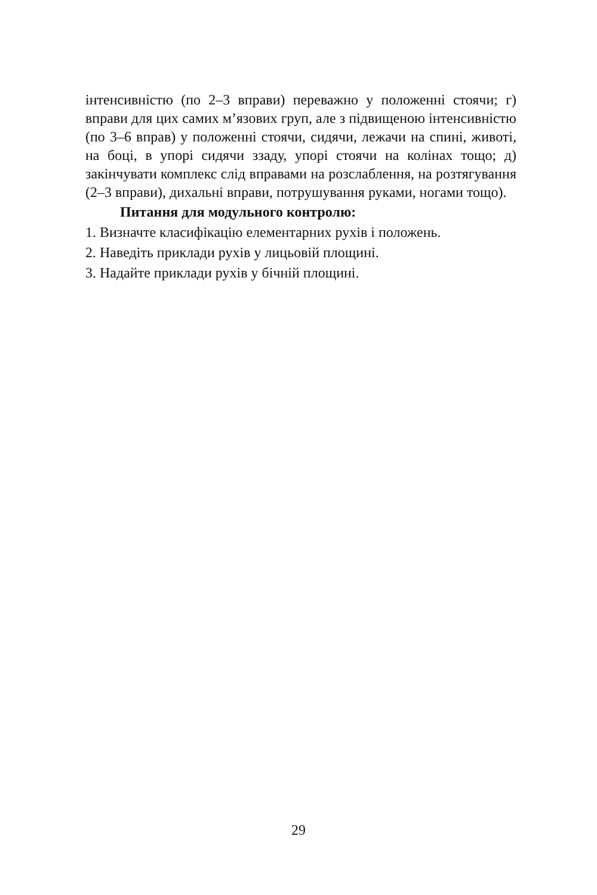інтенсивністю (по 2–3 вправи) переважно у положенні стоячи; г) вправи для цих самих м’язових груп, але з підвищеною інтенсивністю (по 3–6 вправ) у положенні стоячи, сидячи, лежачи на спині, животі, на боці, в упорі сидячи ззаду, упорі стоячи на колінах тощо; д) закінчувати комплекс слід вправами на розслаблення, на розтягування (2–3 вправи), дихальні вправи, потрушування руками, ногами тощо).
Питання для модульного контролю:
1. Визначте класифікацію елементарних рухів і положень.
2. Наведіть приклади рухів у лицьовій площині.
3. Надайте приклади рухів у бічній площині.
29